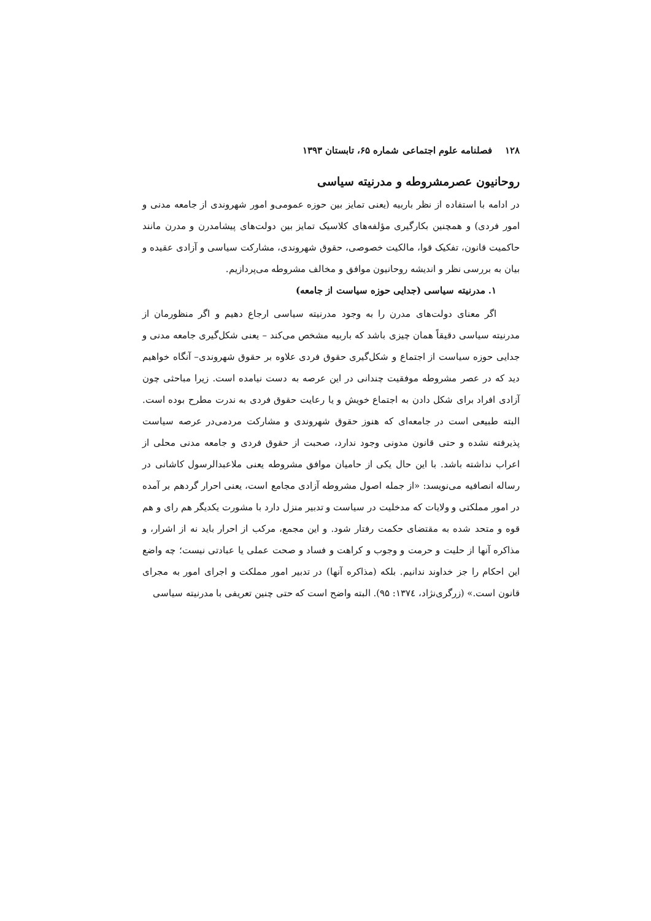۱۲۸ فصلنامه علوم اجتماعی شماره ۶۵، تابستان ۱۳۹۳
روحانیون عصرمشروطه و مدرنیته سیاسی
در ادامه با استفاده از نظر باربیه (یعنی تمایز بین حوزه عمومی‌و امور شهروندی از جامعه مدنی و امور فردی) و همچنین بکارگیری مؤلفه‌های کلاسیک تمایز بین دولت‌های پیشامدرن و مدرن مانند حاکمیت قانون، تفکیک قوا، مالکیت خصوصی، حقوق شهروندی، مشارکت سیاسی و آزادی عقیده و بیان به بررسی نظر و اندیشه روحانیون موافق و مخالف مشروطه می‌پردازیم.
۱. مدرنیته سیاسی (جدایی حوزه سیاست از جامعه)
اگر معنای دولت‌های مدرن را به وجود مدرنیته سیاسی ارجاع دهیم و اگر منظورمان از مدرنیته سیاسی دقیقاً همان چیزی باشد که باربیه مشخص می‌کند – یعنی شکل‌گیری جامعه مدنی و جدایی حوزه سیاست از اجتماع و شکل‌گیری حقوق فردی علاوه بر حقوق شهروندی– آنگاه خواهیم دید که در عصر مشروطه موفقیت چندانی در این عرصه به دست نیامده است. زیرا مباحثی چون آزادی افراد برای شکل دادن به اجتماع خویش و یا رعایت حقوق فردی به ندرت مطرح بوده است. البته طبیعی است در جامعه‌ای که هنوز حقوق شهروندی و مشارکت مردمی‌در عرصه سیاست پذیرفته نشده و حتی قانون مدونی وجود ندارد، صحبت از حقوق فردی و جامعه مدنی محلی از اعراب نداشته باشد. با این حال یکی از حامیان موافق مشروطه یعنی ملاعبدالرسول کاشانی در رساله انصافیه می‌نویسد: «از جمله اصول مشروطه آزادی مجامع است، یعنی احرار گردهم بر آمده در امور مملکتی و ولایات که مدخلیت در سیاست و تدبیر منزل دارد با مشورت یکدیگر هم رای و هم قوه و متحد شده به مقتضای حکمت رفتار شود. و این مجمع، مرکب از احرار باید نه از اشرار، و مذاکره آنها از حلیت و حرمت و وجوب و کراهت و فساد و صحت عملی یا عبادتی نیست؛ چه واضع این احکام را جز خداوند ندانیم. بلکه (مذاکره آنها) در تدبیر امور مملکت و اجرای امور به مجرای قانون است.» (زرگری‌نژاد، ۱۳۷٤: ۹۵). البته واضح است که حتی چنین تعریفی با مدرنیته سیاسی